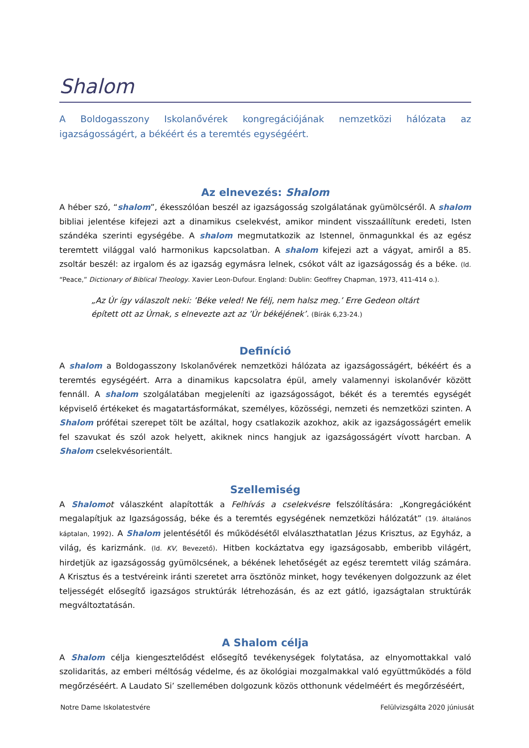Shalom
A Boldogasszony Iskolanővérek kongregációjának nemzetközi hálózata az igazságosságért, a békéért és a teremtés egységéért.
Az elnevezés: Shalom
A héber szó, “shalom”, ékesszólóan beszél az igazságosság szolgálatának gyümölcséről. A shalom bibliai jelentése kifejezi azt a dinamikus cselekvést, amikor mindent visszaállítunk eredeti, Isten szándéka szerinti egységébe. A shalom megmutatkozik az Istennel, önmagunkkal és az egész teremtett világgal való harmonikus kapcsolatban. A shalom kifejezi azt a vágyat, amiről a 85. zsoltár beszél: az irgalom és az igazság egymásra lelnek, csókot vált az igazságosság és a béke. (ld. “Peace,” Dictionary of Biblical Theology. Xavier Leon-Dufour. England: Dublin: Geoffrey Chapman, 1973, 411-414 o.).
„Az Úr így válaszolt neki: ’Béke veled! Ne félj, nem halsz meg.’ Erre Gedeon oltárt épített ott az Úrnak, s elnevezte azt az ’Úr békéjének’. (Bírák 6,23-24.)
Definíció
A shalom a Boldogasszony Iskolanővérek nemzetközi hálózata az igazságosságért, békéért és a teremtés egységéért. Arra a dinamikus kapcsolatra épül, amely valamennyi iskolanővér között fennáll. A shalom szolgálatában megjeleníti az igazságosságot, békét és a teremtés egységét képviselő értékeket és magatartásformákat, személyes, közösségi, nemzeti és nemzetközi szinten. A Shalom prófétai szerepet tölt be azáltal, hogy csatlakozik azokhoz, akik az igazságosságért emelik fel szavukat és szól azok helyett, akiknek nincs hangjuk az igazságosságért vívott harcban. A Shalom cselekvésorientált.
Szellemiség
A Shalom ot válaszként alapították a Felhívás a cselekvésre felszólítására: „Kongregációként megalapítjuk az Igazságosság, béke és a teremtés egységének nemzetközi hálózatát” (19. általános káptalan, 1992). A Shalom jelentésétől és működésétől elválaszthatatlan Jézus Krisztus, az Egyház, a világ, és karizmánk. (ld. KV, Bevezető). Hitben kockáztatva egy igazságosabb, emberibb világért, hirdetjük az igazságosság gyümölcsének, a békének lehetőségét az egész teremtett világ számára. A Krisztus és a testvéreink iránti szeretet arra ösztönöz minket, hogy tevékenyen dolgozzunk az élet teljességét elősegítő igazságos struktúrák létrehozásán, és az ezt gátló, igazságtalan struktúrák megváltoztatásán.
A Shalom célja
A Shalom célja kiengesztelődést elősegítő tevékenységek folytatása, az elnyomottakkal való szolidaritás, az emberi méltóság védelme, és az ökológiai mozgalmakkal való együttműködés a föld megőrzéséért. A Laudato Si’ szellemében dolgozunk közös otthonunk védelméért és megőrzéséért,
Notre Dame Iskolatestvére Felülvizsgálta 2020 júniusát